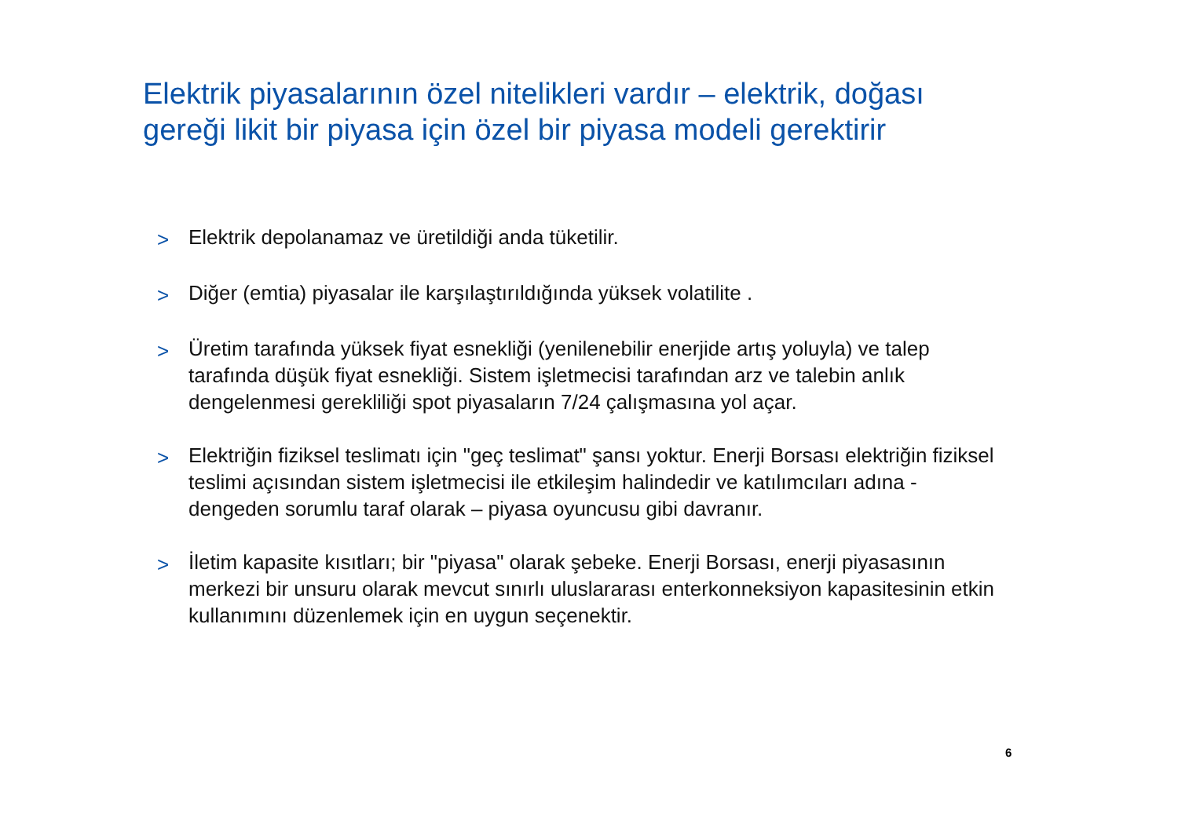Elektrik piyasalarının özel nitelikleri vardır – elektrik, doğası gereği likit bir piyasa için özel bir piyasa modeli gerektirir
> Elektrik depolanamaz ve üretildiği anda tüketilir.
> Diğer (emtia) piyasalar ile karşılaştırıldığında yüksek volatilite .
> Üretim tarafında yüksek fiyat esnekliği (yenilenebilir enerjide artış yoluyla) ve talep tarafında düşük fiyat esnekliği. Sistem işletmecisi tarafından arz ve talebin anlık dengelenmesi gerekliliği spot piyasaların 7/24 çalışmasına yol açar.
> Elektriğin fiziksel teslimatı için "geç teslimat" şansı yoktur. Enerji Borsası elektriğin fiziksel teslimi açısından sistem işletmecisi ile etkileşim halindedir ve katılımcıları adına - dengeden sorumlu taraf olarak – piyasa oyuncusu gibi davranır.
> İletim kapasite kısıtları; bir "piyasa" olarak şebeke. Enerji Borsası, enerji piyasasının merkezi bir unsuru olarak mevcut sınırlı uluslararası enterkonneksiyon kapasitesinin etkin kullanımını düzenlemek için en uygun seçenektir.
6